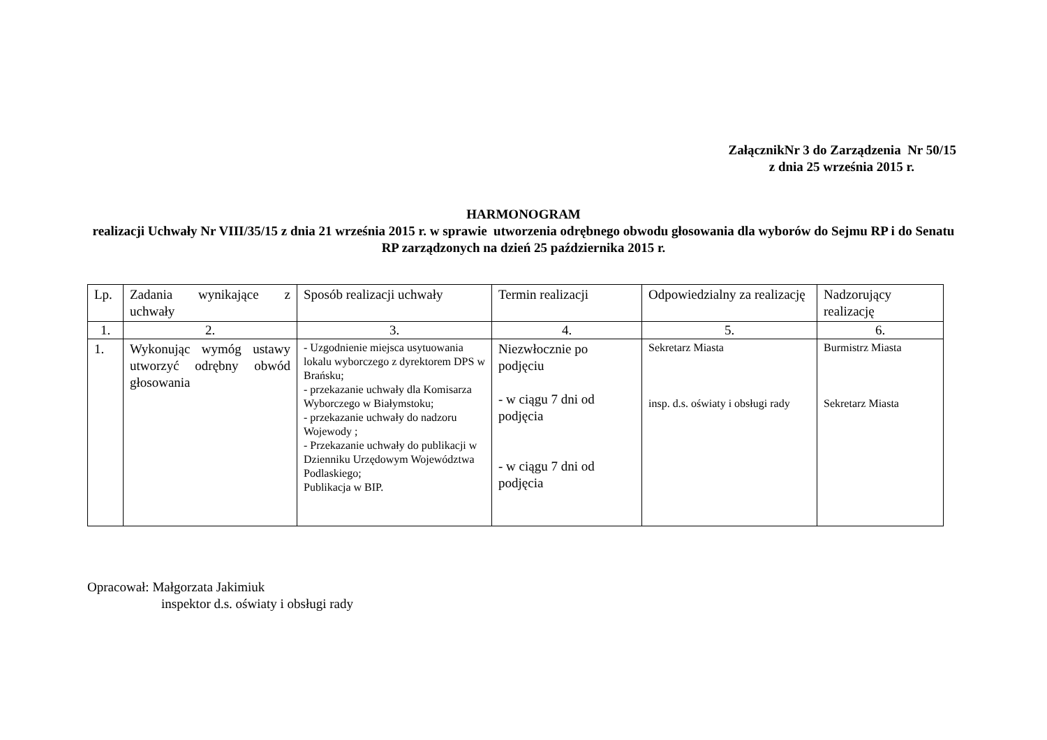ZałącznikNr 3 do Zarządzenia Nr 50/15
z dnia 25 września 2015 r.
HARMONOGRAM
realizacji Uchwały Nr VIII/35/15 z dnia 21 września 2015 r. w sprawie utworzenia odrębnego obwodu głosowania dla wyborów do Sejmu RP i do Senatu RP zarządzonych na dzień 25 października 2015 r.
| Lp. | Zadania wynikające z uchwały | Sposób realizacji uchwały | Termin realizacji | Odpowiedzialny za realizację | Nadzorujący realizację |
| 1. | 2. | 3. | 4. | 5. | 6. |
| 1. | Wykonując wymóg ustawy utworzyć odrębny obwód głosowania | - Uzgodnienie miejsca usytuowania lokalu wyborczego z dyrektorem DPS w Brańsku; - przekazanie uchwały dla Komisarza Wyborczego w Białymstoku; - przekazanie uchwały do nadzoru Wojewody ; - Przekazanie uchwały do publikacji w Dzienniku Urzędowym Województwa Podlaskiego; Publikacja w BIP. | Niezwłocznie po podjęciu - w ciągu 7 dni od podjęcia - w ciągu 7 dni od podjęcia | Sekretarz Miasta insp. d.s. oświaty i obsługi rady | Burmistrz Miasta Sekretarz Miasta |
Opracował: Małgorzata Jakimiuk
inspektor d.s. oświaty i obsługi rady